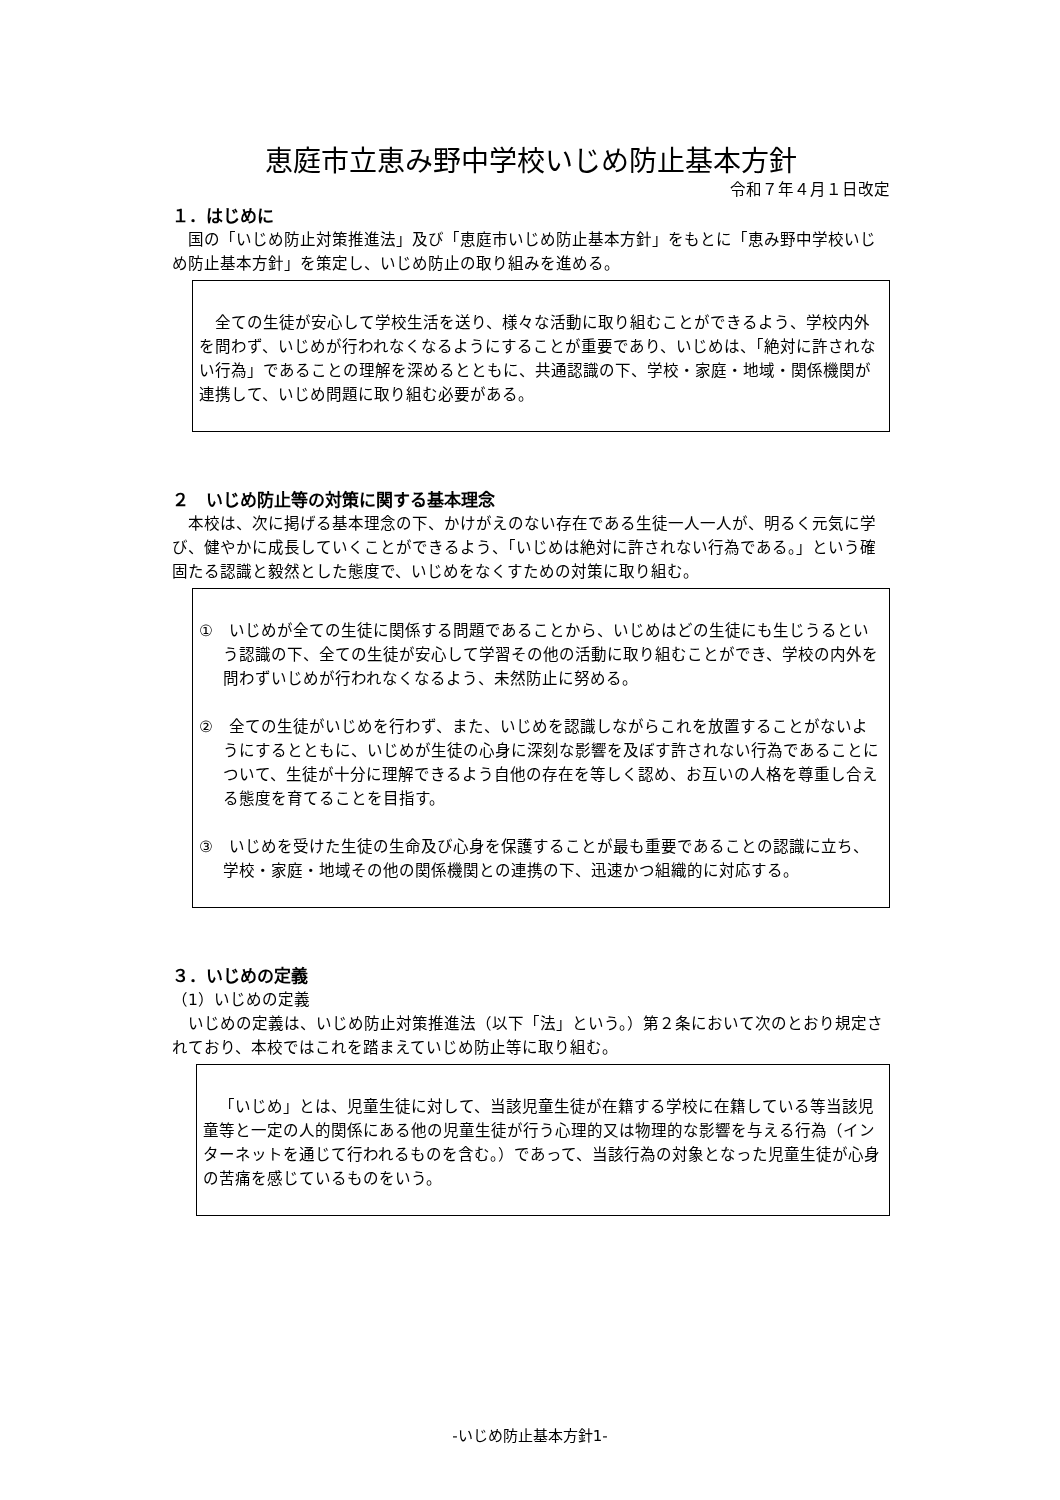恵庭市立恵み野中学校いじめ防止基本方針
令和７年４月１日改定
１．はじめに
国の「いじめ防止対策推進法」及び「恵庭市いじめ防止基本方針」をもとに「恵み野中学校いじめ防止基本方針」を策定し、いじめ防止の取り組みを進める。
全ての生徒が安心して学校生活を送り、様々な活動に取り組むことができるよう、学校内外を問わず、いじめが行われなくなるようにすることが重要であり、いじめは、「絶対に許されない行為」であることの理解を深めるとともに、共通認識の下、学校・家庭・地域・関係機関が連携して、いじめ問題に取り組む必要がある。
２　いじめ防止等の対策に関する基本理念
本校は、次に掲げる基本理念の下、かけがえのない存在である生徒一人一人が、明るく元気に学び、健やかに成長していくことができるよう、「いじめは絶対に許されない行為である。」という確固たる認識と毅然とした態度で、いじめをなくすための対策に取り組む。
①　いじめが全ての生徒に関係する問題であることから、いじめはどの生徒にも生じうるという認識の下、全ての生徒が安心して学習その他の活動に取り組むことができ、学校の内外を問わずいじめが行われなくなるよう、未然防止に努める。
②　全ての生徒がいじめを行わず、また、いじめを認識しながらこれを放置することがないようにするとともに、いじめが生徒の心身に深刻な影響を及ぼす許されない行為であることについて、生徒が十分に理解できるよう自他の存在を等しく認め、お互いの人格を尊重し合える態度を育てることを目指す。
③　いじめを受けた生徒の生命及び心身を保護することが最も重要であることの認識に立ち、学校・家庭・地域その他の関係機関との連携の下、迅速かつ組織的に対応する。
３．いじめの定義
（1）いじめの定義
いじめの定義は、いじめ防止対策推進法（以下「法」という。）第２条において次のとおり規定されており、本校ではこれを踏まえていじめ防止等に取り組む。
「いじめ」とは、児童生徒に対して、当該児童生徒が在籍する学校に在籍している等当該児童等と一定の人的関係にある他の児童生徒が行う心理的又は物理的な影響を与える行為（インターネットを通じて行われるものを含む。）であって、当該行為の対象となった児童生徒が心身の苦痛を感じているものをいう。
-いじめ防止基本方針1-